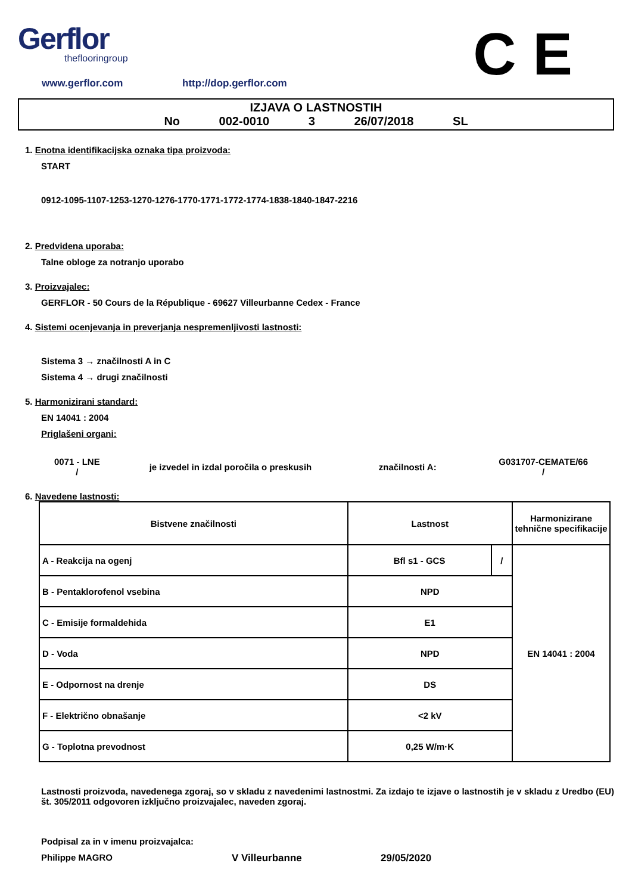Gerflor
theflooringroup
C E
www.gerflor.com http://dop.gerflor.com
IZJAVA O LASTNOSTIH
No 002-0010 3 26/07/2018 SL
1. Enotna identifikacijska oznaka tipa proizvoda:
START
0912-1095-1107-1253-1270-1276-1770-1771-1772-1774-1838-1840-1847-2216
2. Predvidena uporaba:
Talne obloge za notranjo uporabo
3. Proizvajalec:
GERFLOR - 50 Cours de la République - 69627 Villeurbanne Cedex - France
4. Sistemi ocenjevanja in preverjanja nespremenljivosti lastnosti:
Sistema 3 → značilnosti A in C
Sistema 4 → drugi značilnosti
5. Harmonizirani standard:
EN 14041 : 2004
Priglašeni organi:
0071 - LNE
/
je izvedel in izdal poročila o preskusih značilnosti A:
G031707-CEMATE/66
/
6. Navedene lastnosti:
| Bistvene značilnosti | Lastnost | | Harmonizirane tehnične specifikacije |
| --- | --- | --- | --- |
| A - Reakcija na ogenj | Bfl s1 - GCS | / | EN 14041 : 2004 |
| B - Pentaklorofenol vsebina | NPD | | |
| C - Emisije formaldehida | E1 | | |
| D - Voda | NPD | | |
| E - Odpornost na drenje | DS | | |
| F - Električno obnašanje | <2 kV | | |
| G - Toplotna prevodnost | 0,25 W/m·K | | |
Lastnosti proizvoda, navedenega zgoraj, so v skladu z navedenimi lastnostmi. Za izdajo te izjave o lastnostih je v skladu z Uredbo (EU) št. 305/2011 odgovoren izključno proizvajalec, naveden zgoraj.
Podpisal za in v imenu proizvajalca:
Philippe MAGRO V Villeurbanne 29/05/2020